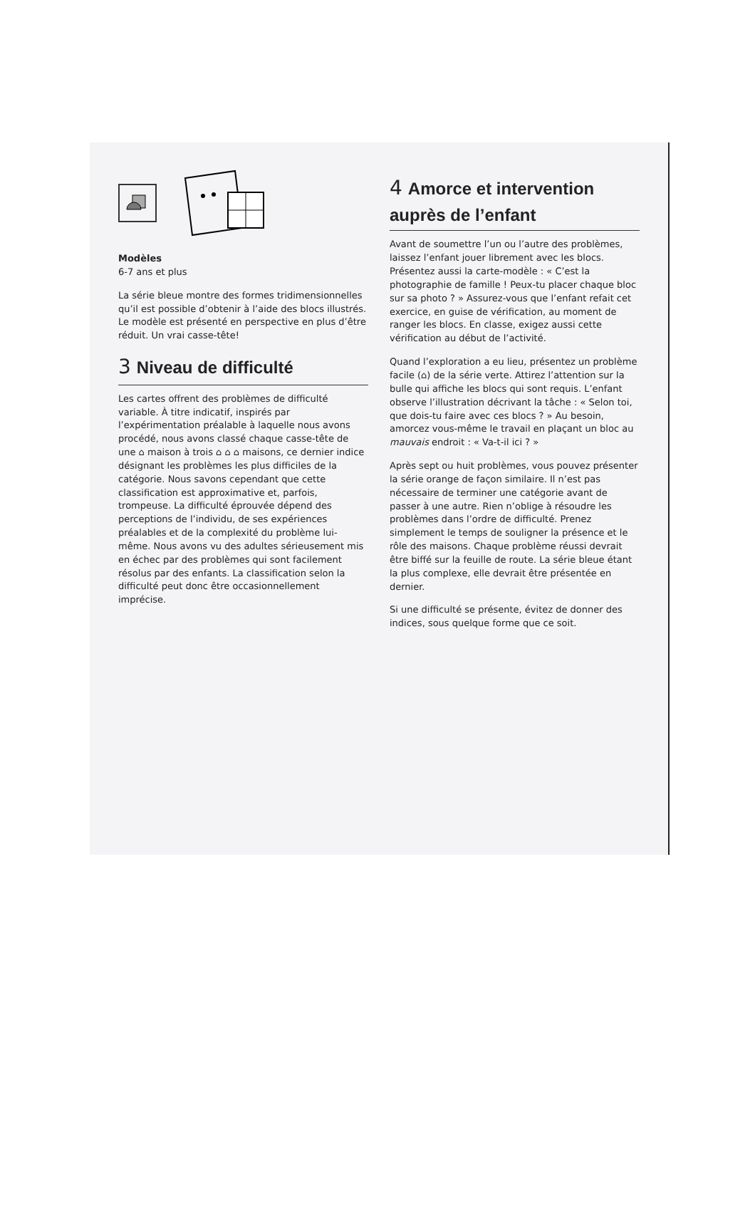Modèles
6-7 ans et plus
La série bleue montre des formes tridimensionnelles qu’il est possible d’obtenir à l’aide des blocs illustrés. Le modèle est présenté en perspective en plus d’être réduit. Un vrai casse-tête!
3 Niveau de difficulté
Les cartes offrent des problèmes de difficulté variable. À titre indicatif, inspirés par l’expérimentation préalable à laquelle nous avons procédé, nous avons classé chaque casse-tête de une ⌂ maison à trois ⌂ ⌂ ⌂ maisons, ce dernier indice désignant les problèmes les plus difficiles de la catégorie. Nous savons cependant que cette classification est approximative et, parfois, trompeuse. La difficulté éprouvée dépend des perceptions de l’individu, de ses expériences préalables et de la complexité du problème lui-même. Nous avons vu des adultes sérieusement mis en échec par des problèmes qui sont facilement résolus par des enfants. La classification selon la difficulté peut donc être occasionnellement imprécise.
4 Amorce et intervention auprès de l’enfant
Avant de soumettre l’un ou l’autre des problèmes, laissez l’enfant jouer librement avec les blocs. Présentez aussi la carte-modèle : « C’est la photographie de famille ! Peux-tu placer chaque bloc sur sa photo ? » Assurez-vous que l’enfant refait cet exercice, en guise de vérification, au moment de ranger les blocs. En classe, exigez aussi cette vérification au début de l’activité.
Quand l’exploration a eu lieu, présentez un problème facile (⌂) de la série verte. Attirez l’attention sur la bulle qui affiche les blocs qui sont requis. L’enfant observe l’illustration décrivant la tâche : « Selon toi, que dois-tu faire avec ces blocs ? » Au besoin, amorcez vous-même le travail en plaçant un bloc au mauvais endroit : « Va-t-il ici ? »
Après sept ou huit problèmes, vous pouvez présenter la série orange de façon similaire. Il n’est pas nécessaire de terminer une catégorie avant de passer à une autre. Rien n’oblige à résoudre les problèmes dans l’ordre de difficulté. Prenez simplement le temps de souligner la présence et le rôle des maisons. Chaque problème réussi devrait être biffé sur la feuille de route. La série bleue étant la plus complexe, elle devrait être présentée en dernier.
Si une difficulté se présente, évitez de donner des indices, sous quelque forme que ce soit.